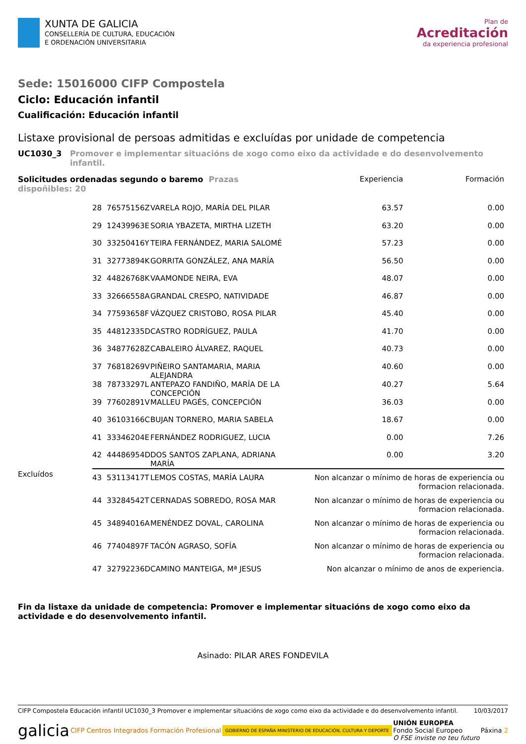XUNTA DE GALICIA
CONSELLERÍA DE CULTURA, EDUCACIÓN
E ORDENACIÓN UNIVERSITARIA
Plan de
Acreditación
da experiencia profesional
Sede: 15016000 CIFP Compostela
Ciclo: Educación infantil
Cualificación: Educación infantil
Listaxe provisional de persoas admitidas e excluídas por unidade de competencia
UC1030_3 Promover e implementar situacións de xogo como eixo da actividade e do desenvolvemento infantil.
| Solicitudes ordenadas segundo o baremo Prazas dispoñibles: 20 | | | | Experiencia | Formación |
| --- | --- | --- | --- | --- | --- |
| | 28 | 76575156Z | VARELA ROJO, MARÍA DEL PILAR | 63.57 | 0.00 |
| | 29 | 12439963E | SORIA YBAZETA, MIRTHA LIZETH | 63.20 | 0.00 |
| | 30 | 33250416Y | TEIRA FERNÁNDEZ, MARIA SALOMÉ | 57.23 | 0.00 |
| | 31 | 32773894K | GORRITA GONZÁLEZ, ANA MARÍA | 56.50 | 0.00 |
| | 32 | 44826768K | VAAMONDE NEIRA, EVA | 48.07 | 0.00 |
| | 33 | 32666558A | GRANDAL CRESPO, NATIVIDADE | 46.87 | 0.00 |
| | 34 | 77593658F | VÁZQUEZ CRISTOBO, ROSA PILAR | 45.40 | 0.00 |
| | 35 | 44812335D | CASTRO RODRÍGUEZ, PAULA | 41.70 | 0.00 |
| | 36 | 34877628Z | CABALEIRO ÁLVAREZ, RAQUEL | 40.73 | 0.00 |
| | 37 | 76818269V | PIÑEIRO SANTAMARIA, MARIA ALEJANDRA | 40.60 | 0.00 |
| | 38 | 78733297L | ANTEPAZO FANDIÑO, MARÍA DE LA CONCEPCIÓN | 40.27 | 5.64 |
| | 39 | 77602891V | MALLEU PAGÉS, CONCEPCIÓN | 36.03 | 0.00 |
| | 40 | 36103166C | BUJAN TORNERO, MARIA SABELA | 18.67 | 0.00 |
| | 41 | 33346204E | FERNÁNDEZ RODRIGUEZ, LUCIA | 0.00 | 7.26 |
| | 42 | 44486954D | DOS SANTOS ZAPLANA, ADRIANA MARÍA | 0.00 | 3.20 |
| Excluídos | 43 | 53113417T | LEMOS COSTAS, MARÍA LAURA | Non alcanzar o mínimo de horas de experiencia ou formacion relacionada. | |
| | 44 | 33284542T | CERNADAS SOBREDO, ROSA MAR | Non alcanzar o mínimo de horas de experiencia ou formacion relacionada. | |
| | 45 | 34894016A | MENÉNDEZ DOVAL, CAROLINA | Non alcanzar o mínimo de horas de experiencia ou formacion relacionada. | |
| | 46 | 77404897F | TACÓN AGRASO, SOFÍA | Non alcanzar o mínimo de horas de experiencia ou formacion relacionada. | |
| | 47 | 32792236D | CAMINO MANTEIGA, Mª JESUS | Non alcanzar o mínimo de anos de experiencia. | |
Fin da listaxe da unidade de competencia: Promover e implementar situacións de xogo como eixo da actividade e do desenvolvemento infantil.
Asinado: PILAR ARES FONDEVILA
CIFP Compostela Educación infantil UC1030_3 Promover e implementar situacións de xogo como eixo da actividade e do desenvolvemento infantil. 10/03/2017
galicia CIFP Centros Integrados Formación Profesional GOBIERNO DE ESPAÑA MINISTERIO DE EDUCACIÓN, CULTURA Y DEPORTE UNIÓN EUROPEA
Fondo Social Europeo
O FSE inviste no teu futuro Páxina 2